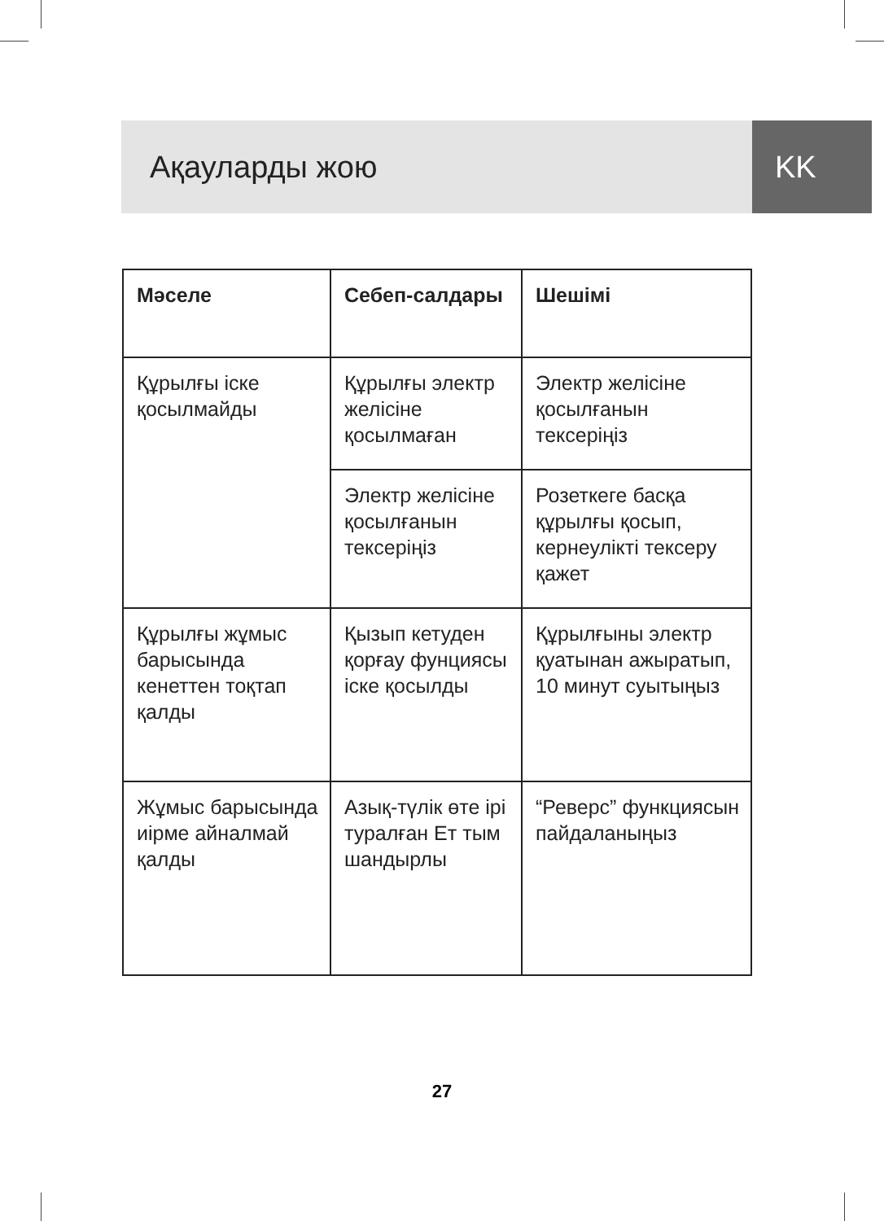Ақауларды жою KK
| Мәселе | Себеп-салдары | Шешімі |
| --- | --- | --- |
| Құрылғы іске қосылмайды | Құрылғы электр желісіне қосылмаған | Электр желісіне қосылғанын тексеріңіз |
| | Электр желісіне қосылғанын тексеріңіз | Розеткеге басқа құрылғы қосып, кернеулікті тексеру қажет |
| Құрылғы жұмыс барысында кенеттен тоқтап қалды | Қызып кетуден қорғау фунциясы іске қосылды | Құрылғыны электр қуатынан ажыратып, 10 минут суытыңыз |
| Жұмыс барысында иірме айналмай қалды | Азық-түлік өте ірі туралған Ет тым шандырлы | “Реверс” функциясын пайдаланыңыз |
27